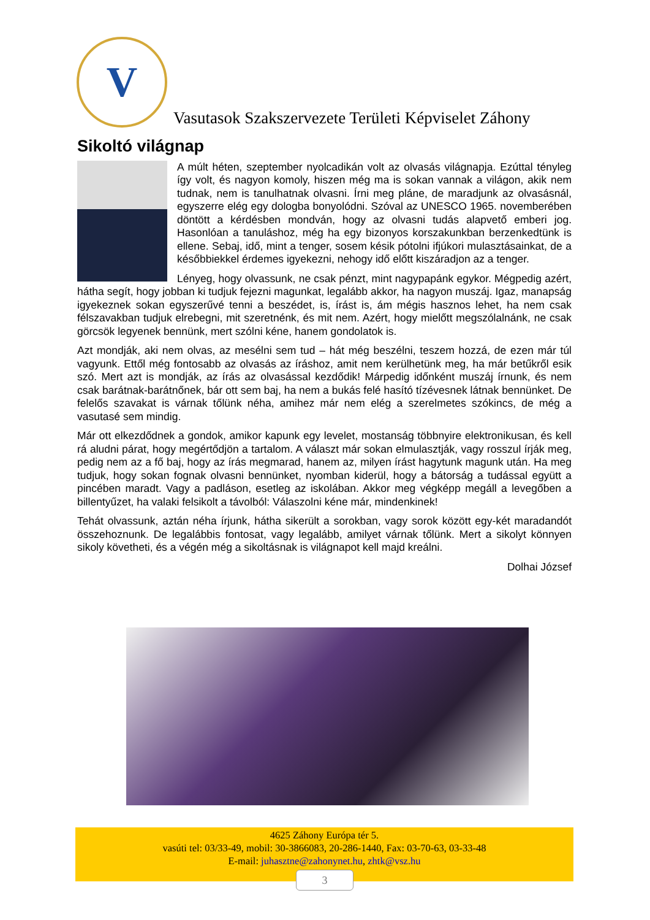V
Vasutasok Szakszervezete Területi Képviselet Záhony
Sikoltó világnap
A múlt héten, szeptember nyolcadikán volt az olvasás világnapja. Ezúttal tényleg így volt, és nagyon komoly, hiszen még ma is sokan vannak a világon, akik nem tudnak, nem is tanulhatnak olvasni. Írni meg pláne, de maradjunk az olvasásnál, egyszerre elég egy dologba bonyolódni. Szóval az UNESCO 1965. novemberében döntött a kérdésben mondván, hogy az olvasni tudás alapvető emberi jog. Hasonlóan a tanuláshoz, még ha egy bizonyos korszakunkban berzenkedtünk is ellene. Sebaj, idő, mint a tenger, sosem késik pótolni ifjúkori mulasztásainkat, de a későbbiekkel érdemes igyekezni, nehogy idő előtt kiszáradjon az a tenger.
Lényeg, hogy olvassunk, ne csak pénzt, mint nagypapánk egykor. Mégpedig azért, hátha segít, hogy jobban ki tudjuk fejezni magunkat, legalább akkor, ha nagyon muszáj. Igaz, manapság igyekeznek sokan egyszerűvé tenni a beszédet, is, írást is, ám mégis hasznos lehet, ha nem csak félszavakban tudjuk elrebegni, mit szeretnénk, és mit nem. Azért, hogy mielőtt megszólalnánk, ne csak görcsök legyenek bennünk, mert szólni kéne, hanem gondolatok is.
Azt mondják, aki nem olvas, az mesélni sem tud – hát még beszélni, teszem hozzá, de ezen már túl vagyunk. Ettől még fontosabb az olvasás az íráshoz, amit nem kerülhetünk meg, ha már betűkről esik szó. Mert azt is mondják, az írás az olvasással kezdődik! Márpedig időnként muszáj írnunk, és nem csak barátnak-barátnőnek, bár ott sem baj, ha nem a bukás felé hasító tízévesnek látnak bennünket. De felelős szavakat is várnak tőlünk néha, amihez már nem elég a szerelmetes szókincs, de még a vasutasé sem mindig.
Már ott elkezdődnek a gondok, amikor kapunk egy levelet, mostanság többnyire elektronikusan, és kell rá aludni párat, hogy megértődjön a tartalom. A választ már sokan elmulasztják, vagy rosszul írják meg, pedig nem az a fő baj, hogy az írás megmarad, hanem az, milyen írást hagytunk magunk után. Ha meg tudjuk, hogy sokan fognak olvasni bennünket, nyomban kiderül, hogy a bátorság a tudással együtt a pincében maradt. Vagy a padláson, esetleg az iskolában. Akkor meg végképp megáll a levegőben a billentyűzet, ha valaki felsikolt a távolból: Válaszolni kéne már, mindenkinek!
Tehát olvassunk, aztán néha írjunk, hátha sikerült a sorokban, vagy sorok között egy-két maradandót összehoznunk. De legalábbis fontosat, vagy legalább, amilyet várnak tőlünk. Mert a sikolyt könnyen sikoly követheti, és a végén még a sikoltásnak is világnapot kell majd kreálni.
Dolhai József
4625 Záhony Európa tér 5.
vasúti tel: 03/33-49, mobil: 30-3866083, 20-286-1440, Fax: 03-70-63, 03-33-48
E-mail: juhasztne@zahonynet.hu, zhtk@vsz.hu
3